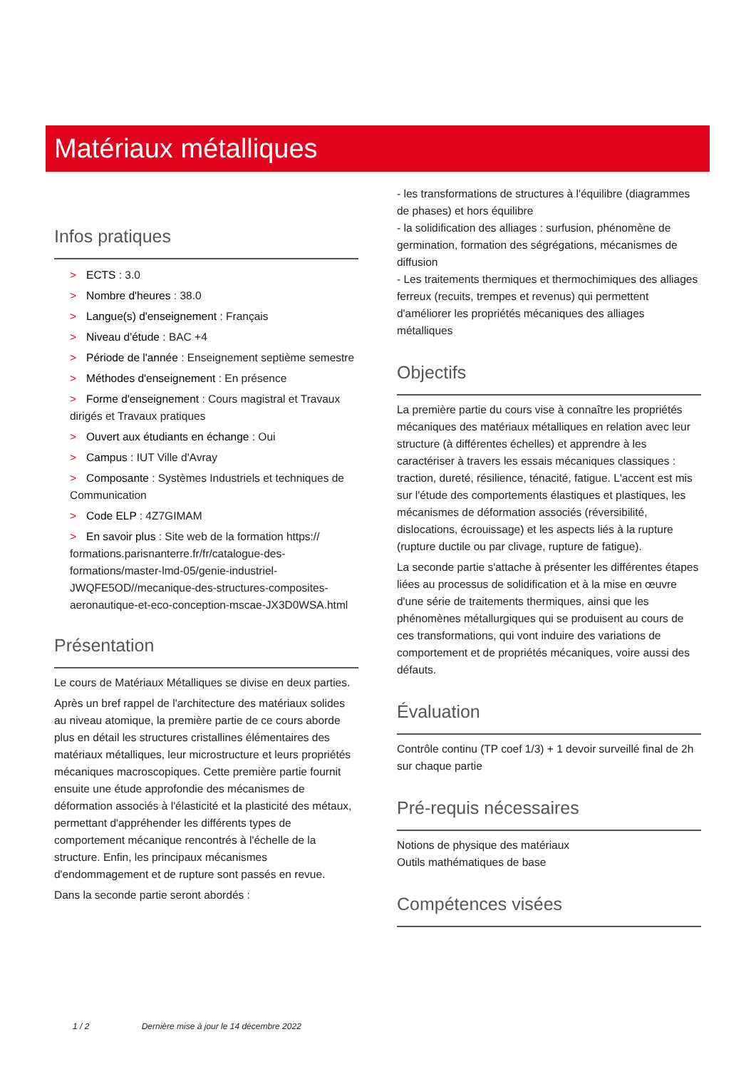Matériaux métalliques
Infos pratiques
> ECTS : 3.0
> Nombre d'heures : 38.0
> Langue(s) d'enseignement : Français
> Niveau d'étude : BAC +4
> Période de l'année : Enseignement septième semestre
> Méthodes d'enseignement : En présence
> Forme d'enseignement : Cours magistral et Travaux dirigés et Travaux pratiques
> Ouvert aux étudiants en échange : Oui
> Campus : IUT Ville d'Avray
> Composante : Systèmes Industriels et techniques de Communication
> Code ELP : 4Z7GIMAM
> En savoir plus : Site web de la formation https:// formations.parisnanterre.fr/fr/catalogue-des-formations/master-lmd-05/genie-industriel-JWQFE5OD//mecanique-des-structures-composites-aeronautique-et-eco-conception-mscae-JX3D0WSA.html
Présentation
Le cours de Matériaux Métalliques se divise en deux parties.
Après un bref rappel de l'architecture des matériaux solides au niveau atomique, la première partie de ce cours aborde plus en détail les structures cristallines élémentaires des matériaux métalliques, leur microstructure et leurs propriétés mécaniques macroscopiques. Cette première partie fournit ensuite une étude approfondie des mécanismes de déformation associés à l'élasticité et la plasticité des métaux, permettant d'appréhender les différents types de comportement mécanique rencontrés à l'échelle de la structure. Enfin, les principaux mécanismes d'endommagement et de rupture sont passés en revue.
Dans la seconde partie seront abordés :
- les transformations de structures à l'équilibre (diagrammes de phases) et hors équilibre
- la solidification des alliages : surfusion, phénomène de germination, formation des ségrégations, mécanismes de diffusion
- Les traitements thermiques et thermochimiques des alliages ferreux (recuits, trempes et revenus) qui permettent d'améliorer les propriétés mécaniques des alliages métalliques
Objectifs
La première partie du cours vise à connaître les propriétés mécaniques des matériaux métalliques en relation avec leur structure (à différentes échelles) et apprendre à les caractériser à travers les essais mécaniques classiques : traction, dureté, résilience, ténacité, fatigue. L'accent est mis sur l'étude des comportements élastiques et plastiques, les mécanismes de déformation associés (réversibilité, dislocations, écrouissage) et les aspects liés à la rupture (rupture ductile ou par clivage, rupture de fatigue).
La seconde partie s'attache à présenter les différentes étapes liées au processus de solidification et à la mise en œuvre d'une série de traitements thermiques, ainsi que les phénomènes métallurgiques qui se produisent au cours de ces transformations, qui vont induire des variations de comportement et de propriétés mécaniques, voire aussi des défauts.
Évaluation
Contrôle continu (TP coef 1/3) + 1 devoir surveillé final de 2h sur chaque partie
Pré-requis nécessaires
Notions de physique des matériaux
Outils mathématiques de base
Compétences visées
1 / 2 Dernière mise à jour le 14 décembre 2022